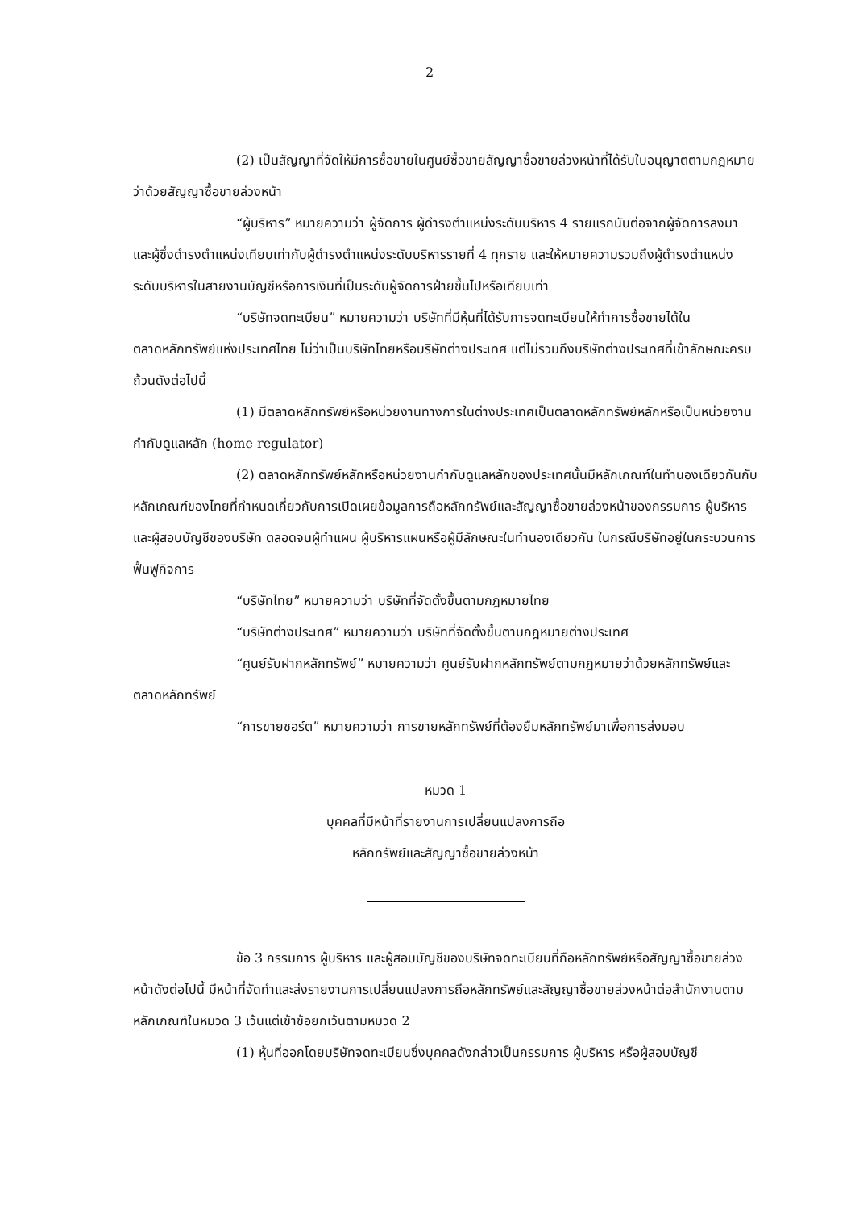2
(2) เป็นสัญญาที่จัดให้มีการซื้อขายในศูนย์ซื้อขายสัญญาซื้อขายล่วงหน้าที่ได้รับใบอนุญาตตามกฎหมายว่าด้วยสัญญาซื้อขายล่วงหน้า
“ผู้บริหาร” หมายความว่า ผู้จัดการ ผู้ดำรงตำแหน่งระดับบริหาร 4 รายแรกนับต่อจากผู้จัดการลงมา และผู้ซึ่งดำรงตำแหน่งเทียบเท่ากับผู้ดำรงตำแหน่งระดับบริหารรายที่ 4 ทุกราย และให้หมายความรวมถึงผู้ดำรงตำแหน่งระดับบริหารในสายงานบัญชีหรือการเงินที่เป็นระดับผู้จัดการฝ่ายขึ้นไปหรือเทียบเท่า
“บริษัทจดทะเบียน” หมายความว่า บริษัทที่มีหุ้นที่ได้รับการจดทะเบียนให้ทำการซื้อขายได้ในตลาดหลักทรัพย์แห่งประเทศไทย ไม่ว่าเป็นบริษัทไทยหรือบริษัทต่างประเทศ แต่ไม่รวมถึงบริษัทต่างประเทศที่เข้าลักษณะครบถ้วนดังต่อไปนี้
(1) มีตลาดหลักทรัพย์หรือหน่วยงานทางการในต่างประเทศเป็นตลาดหลักทรัพย์หลักหรือเป็นหน่วยงานกำกับดูแลหลัก (home regulator)
(2) ตลาดหลักทรัพย์หลักหรือหน่วยงานกำกับดูแลหลักของประเทศนั้นมีหลักเกณฑ์ในทำนองเดียวกันกับหลักเกณฑ์ของไทยที่กำหนดเกี่ยวกับการเปิดเผยข้อมูลการถือหลักทรัพย์และสัญญาซื้อขายล่วงหน้าของกรรมการ ผู้บริหาร และผู้สอบบัญชีของบริษัท ตลอดจนผู้ทำแผน ผู้บริหารแผนหรือผู้มีลักษณะในทำนองเดียวกัน ในกรณีบริษัทอยู่ในกระบวนการฟื้นฟูกิจการ
“บริษัทไทย” หมายความว่า บริษัทที่จัดตั้งขึ้นตามกฎหมายไทย
“บริษัทต่างประเทศ” หมายความว่า บริษัทที่จัดตั้งขึ้นตามกฎหมายต่างประเทศ
“ศูนย์รับฝากหลักทรัพย์” หมายความว่า ศูนย์รับฝากหลักทรัพย์ตามกฎหมายว่าด้วยหลักทรัพย์และตลาดหลักทรัพย์
“การขายชอร์ต” หมายความว่า การขายหลักทรัพย์ที่ต้องยืมหลักทรัพย์มาเพื่อการส่งมอบ
หมวด 1
บุคคลที่มีหน้าที่รายงานการเปลี่ยนแปลงการถือ
หลักทรัพย์และสัญญาซื้อขายล่วงหน้า
ข้อ 3 กรรมการ ผู้บริหาร และผู้สอบบัญชีของบริษัทจดทะเบียนที่ถือหลักทรัพย์หรือสัญญาซื้อขายล่วงหน้าดังต่อไปนี้ มีหน้าที่จัดทำและส่งรายงานการเปลี่ยนแปลงการถือหลักทรัพย์และสัญญาซื้อขายล่วงหน้าต่อสำนักงานตามหลักเกณฑ์ในหมวด 3 เว้นแต่เข้าข้อยกเว้นตามหมวด 2
(1) หุ้นที่ออกโดยบริษัทจดทะเบียนซึ่งบุคคลดังกล่าวเป็นกรรมการ ผู้บริหาร หรือผู้สอบบัญชี